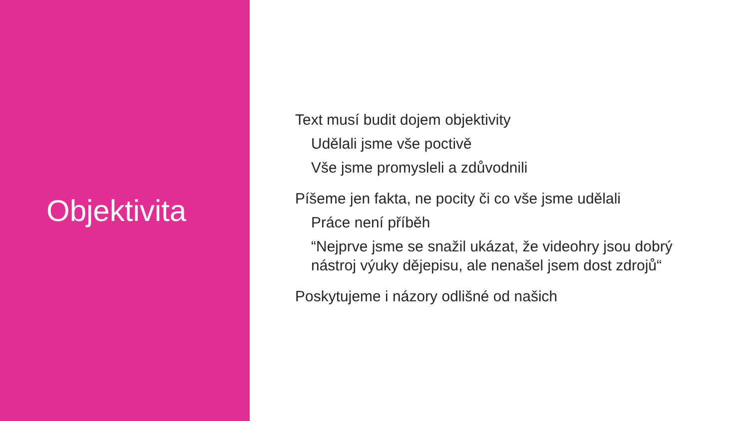Objektivita
Text musí budit dojem objektivity
Udělali jsme vše poctivě
Vše jsme promysleli a zdůvodnili
Píšeme jen fakta, ne pocity či co vše jsme udělali
Práce není příběh
“Nejprve jsme se snažil ukázat, že videohry jsou dobrý nástroj výuky dějepisu, ale nenašel jsem dost zdrojů“
Poskytujeme i názory odlišné od našich